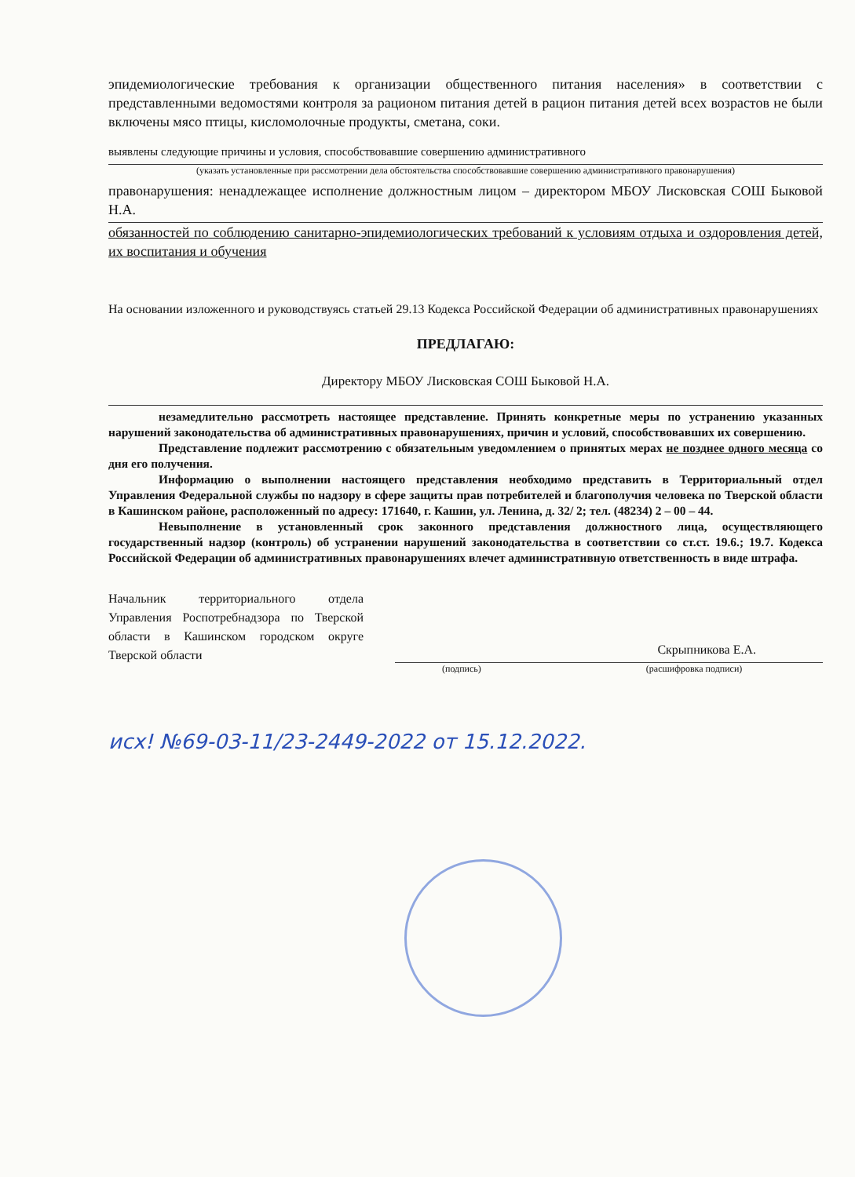эпидемиологические требования к организации общественного питания населения» в соответствии с представленными ведомостями контроля за рационом питания детей в рацион питания детей всех возрастов не были включены мясо птицы, кисломолочные продукты, сметана, соки.
выявлены следующие причины и условия, способствовавшие совершению административного
(указать установленные при рассмотрении дела обстоятельства способствовавшие совершению административного правонарушения)
правонарушения: ненадлежащее исполнение должностным лицом – директором МБОУ Лисковская СОШ Быковой Н.А.
обязанностей по соблюдению санитарно-эпидемиологических требований к условиям отдыха и оздоровления детей, их воспитания и обучения
На основании изложенного и руководствуясь статьей 29.13 Кодекса Российской Федерации об административных правонарушениях
ПРЕДЛАГАЮ:
Директору МБОУ Лисковская СОШ Быковой Н.А.
незамедлительно рассмотреть настоящее представление. Принять конкретные меры по устранению указанных нарушений законодательства об административных правонарушениях, причин и условий, способствовавших их совершению.
Представление подлежит рассмотрению с обязательным уведомлением о принятых мерах не позднее одного месяца со дня его получения.
Информацию о выполнении настоящего представления необходимо представить в Территориальный отдел Управления Федеральной службы по надзору в сфере защиты прав потребителей и благополучия человека по Тверской области в Кашинском районе, расположенный по адресу: 171640, г. Кашин, ул. Ленина, д. 32/ 2; тел. (48234) 2 – 00 – 44.
Невыполнение в установленный срок законного представления должностного лица, осуществляющего государственный надзор (контроль) об устранении нарушений законодательства в соответствии со ст.ст. 19.6.; 19.7. Кодекса Российской Федерации об административных правонарушениях влечет административную ответственность в виде штрафа.
Начальник территориального отдела Управления Роспотребнадзора по Тверской области в Кашинском городском округе Тверской области
Скрыпникова Е.А.
(подпись) (расшифровка подписи)
исх! №69-03-11/23-2449-2022 от 15.12.2022.